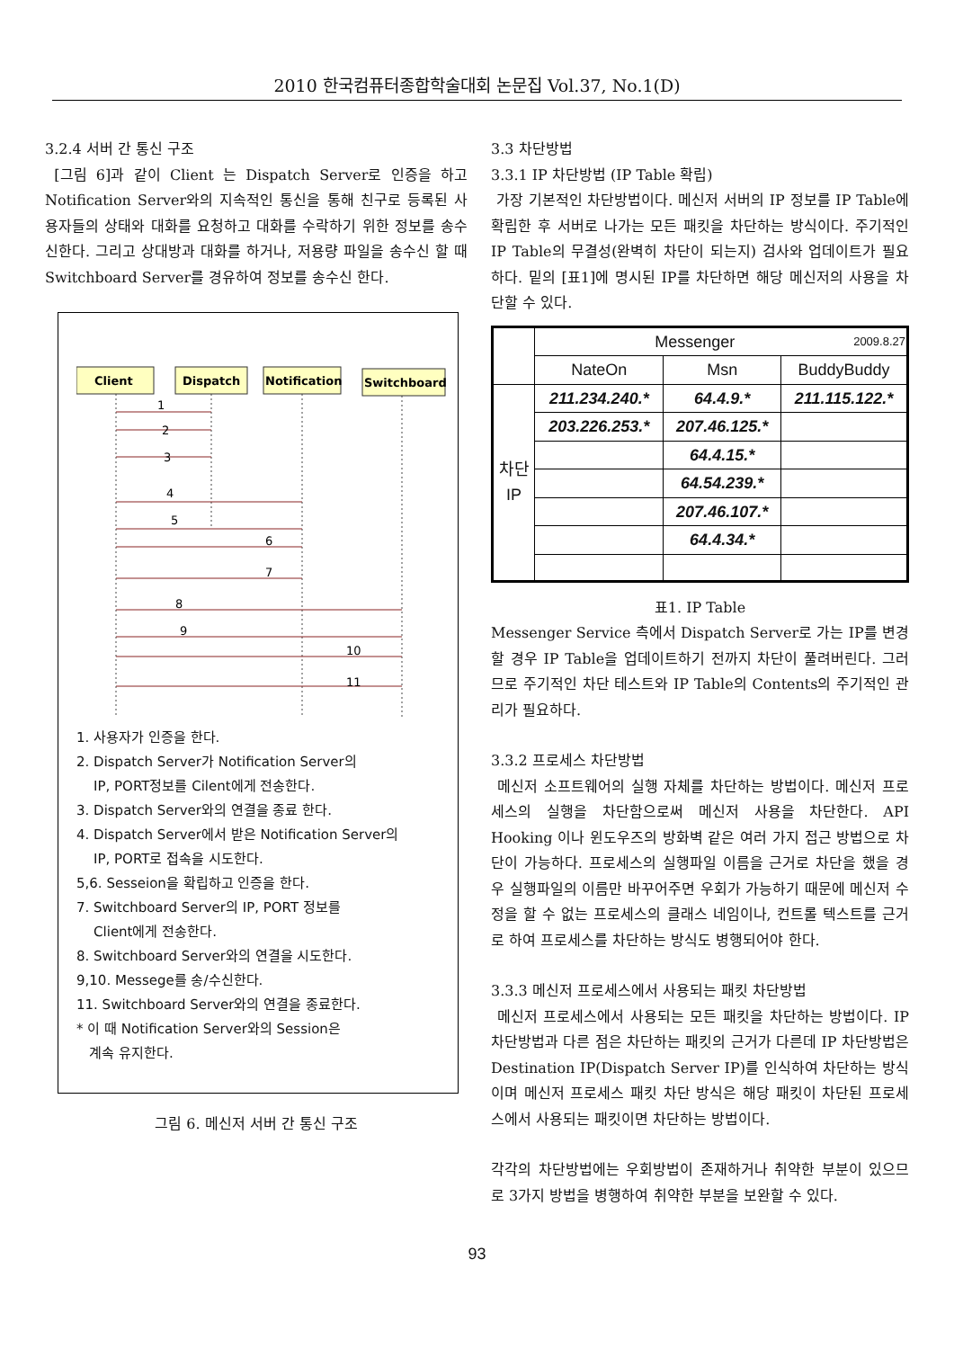2010 한국컴퓨터종합학술대회 논문집 Vol.37, No.1(D)
3.2.4 서버 간 통신 구조
[그림 6]과 같이 Client 는 Dispatch Server로 인증을 하고 Notification Server와의 지속적인 통신을 통해 친구로 등록된 사용자들의 상태와 대화를 요청하고 대화를 수락하기 위한 정보를 송수신한다. 그리고 상대방과 대화를 하거나, 저용량 파일을 송수신 할 때 Switchboard Server를 경유하여 정보를 송수신 한다.
Client
Dispatch
Notification
Switchboard
1
2
3
4
5
6
7
8
9
10
11
1. 사용자가 인증을 한다.
2. Dispatch Server가 Notification Server의
IP, PORT정보를 Cilent에게 전송한다.
3. Dispatch Server와의 연결을 종료 한다.
4. Dispatch Server에서 받은 Notification Server의
IP, PORT로 접속을 시도한다.
5,6. Sesseion을 확립하고 인증을 한다.
7. Switchboard Server의 IP, PORT 정보를
Client에게 전송한다.
8. Switchboard Server와의 연결을 시도한다.
9,10. Messege를 송/수신한다.
11. Switchboard Server와의 연결을 종료한다.
* 이 때 Notification Server와의 Session은
계속 유지한다.
그림 6. 메신저 서버 간 통신 구조
3.3 차단방법
3.3.1 IP 차단방법 (IP Table 확립)
가장 기본적인 차단방법이다. 메신저 서버의 IP 정보를 IP Table에 확립한 후 서버로 나가는 모든 패킷을 차단하는 방식이다. 주기적인 IP Table의 무결성(완벽히 차단이 되는지) 검사와 업데이트가 필요하다. 밑의 [표1]에 명시된 IP를 차단하면 해당 메신저의 사용을 차단할 수 있다.
| | Messenger 2009.8.27 | | |
| | NateOn | Msn | BuddyBuddy |
| 차단 IP | 211.234.240.* | 64.4.9.* | 211.115.122.* |
| | 203.226.253.* | 207.46.125.* | |
| | | 64.4.15.* | |
| | | 64.54.239.* | |
| | | 207.46.107.* | |
| | | 64.4.34.* | |
표1. IP Table
Messenger Service 측에서 Dispatch Server로 가는 IP를 변경할 경우 IP Table을 업데이트하기 전까지 차단이 풀려버린다. 그러므로 주기적인 차단 테스트와 IP Table의 Contents의 주기적인 관리가 필요하다.
3.3.2 프로세스 차단방법
메신저 소프트웨어의 실행 자체를 차단하는 방법이다. 메신저 프로세스의 실행을 차단함으로써 메신저 사용을 차단한다. API Hooking 이나 윈도우즈의 방화벽 같은 여러 가지 접근 방법으로 차단이 가능하다. 프로세스의 실행파일 이름을 근거로 차단을 했을 경우 실행파일의 이름만 바꾸어주면 우회가 가능하기 때문에 메신저 수정을 할 수 없는 프로세스의 클래스 네임이나, 컨트롤 텍스트를 근거로 하여 프로세스를 차단하는 방식도 병행되어야 한다.
3.3.3 메신저 프로세스에서 사용되는 패킷 차단방법
메신저 프로세스에서 사용되는 모든 패킷을 차단하는 방법이다. IP 차단방법과 다른 점은 차단하는 패킷의 근거가 다른데 IP 차단방법은 Destination IP(Dispatch Server IP)를 인식하여 차단하는 방식이며 메신저 프로세스 패킷 차단 방식은 해당 패킷이 차단된 프로세스에서 사용되는 패킷이면 차단하는 방법이다.
각각의 차단방법에는 우회방법이 존재하거나 취약한 부분이 있으므로 3가지 방법을 병행하여 취약한 부분을 보완할 수 있다.
93